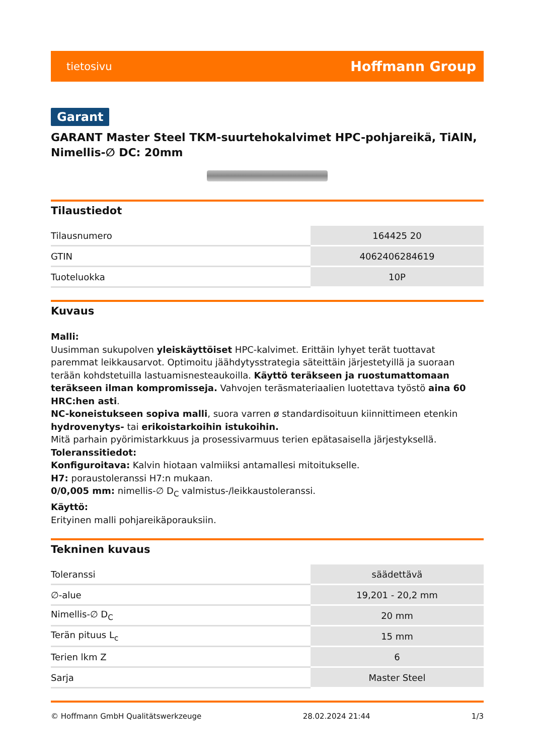tietosivu Hoffmann Group
Garant
GARANT Master Steel TKM-suurtehokalvimet HPC-pohjareikä, TiAlN, Nimellis-∅ DC: 20mm
Tilaustiedot
| Tilausnumero | 164425 20 |
| GTIN | 4062406284619 |
| Tuoteluokka | 10P |
Kuvaus
Malli:
Uusimman sukupolven yleiskäyttöiset HPC-kalvimet. Erittäin lyhyet terät tuottavat paremmat leikkausarvot. Optimoitu jäähdytysstrategia säteittäin järjestetyillä ja suoraan terään kohdstetuilla lastuamisnesteaukoilla. Käyttö teräkseen ja ruostumattomaan teräkseen ilman kompromisseja. Vahvojen teräsmateriaalien luotettava työstö aina 60 HRC:hen asti.
NC-koneistukseen sopiva malli, suora varren ø standardisoituun kiinnittimeen etenkin hydrovenytys- tai erikoistarkoihin istukoihin.
Mitä parhain pyörimistarkkuus ja prosessivarmuus terien epätasaisella järjestyksellä.
Toleranssitiedot:
Konfiguroitava: Kalvin hiotaan valmiiksi antamallesi mitoitukselle.
H7: poraustoleranssi H7:n mukaan.
0/0,005 mm: nimellis-∅ D<sub>C</sub> valmistus-/leikkaustoleranssi.
Käyttö:
Erityinen malli pohjareikäporauksiin.
Tekninen kuvaus
| Toleranssi | säädettävä |
| ∅-alue | 19,201 - 20,2 mm |
| Nimellis-∅ D<sub>C</sub> | 20 mm |
| Terän pituus L<sub>c</sub> | 15 mm |
| Terien lkm Z | 6 |
| Sarja | Master Steel |
© Hoffmann GmbH Qualitätswerkzeuge 28.02.2024 21:44 1/3